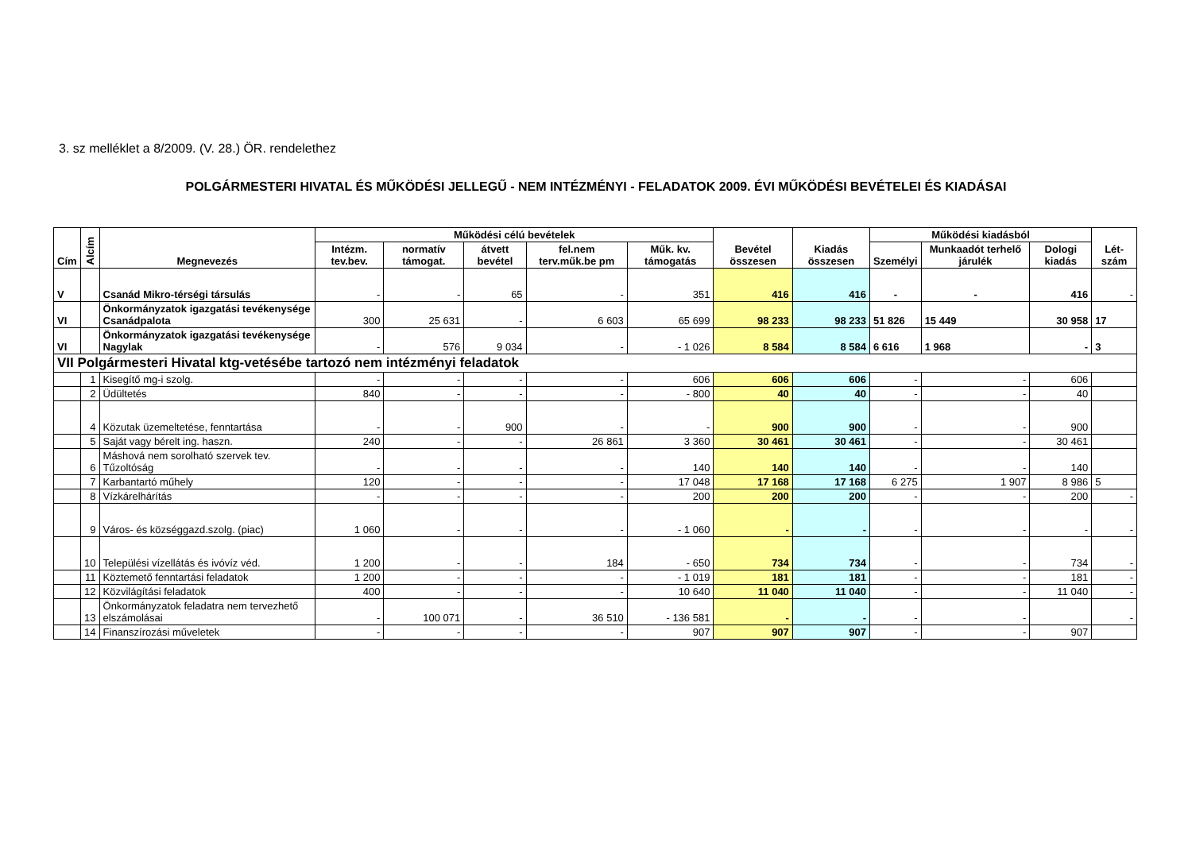3. sz melléklet a 8/2009. (V. 28.) ÖR. rendelethez
POLGÁRMESTERI HIVATAL ÉS MŰKÖDÉSI JELLEGŰ - NEM INTÉZMÉNYI - FELADATOK 2009. ÉVI MŰKÖDÉSI BEVÉTELEI ÉS KIADÁSAI
| Cím | Alcím | Megnevezés | Működési célú bevételek | | | | | Bevétel összesen | Kiadás összesen | Működési kiadásból | | | Lét-szám |
| --- | --- | --- | --- | --- | --- | --- | --- | --- | --- | --- | --- | --- | --- |
| | | | Intézm. tev.bev. | normatív támogat. | átvett bevétel | fel.nem terv.műk.be pm | Műk. kv. támogatás | | | Személyi | Munkaadót terhelő járulék | Dologi kiadás | |
| V | | Csanád Mikro-térségi társulás | - | - | 65 | - | 351 | 416 | 416 | - | - | 416 | - |
| VI | | Önkormányzatok igazgatási tevékenysége Csanádpalota | 300 | 25 631 | - | 6 603 | 65 699 | 98 233 | 98 233 | 51 826 | 15 449 | 30 958 | 17 |
| VI | | Önkormányzatok igazgatási tevékenysége Nagylak | - | 576 | 9 034 | - | - 1 026 | 8 584 | 8 584 | 6 616 | 1 968 | - | 3 |
| VII Polgármesteri Hivatal ktg-vetésébe tartozó nem intézményi feladatok | | | | | | | | | | | | | |
| | 1 | Kisegítő mg-i szolg. | - | - | - | - | 606 | 606 | 606 | - | - | 606 | |
| | 2 | Üdültetés | 840 | - | - | - | - 800 | 40 | 40 | - | - | 40 | |
| | 4 | Közutak üzemeltetése, fenntartása | - | - | 900 | - | - | 900 | 900 | - | - | 900 | |
| | 5 | Saját vagy bérelt ing. haszn. | 240 | - | - | 26 861 | 3 360 | 30 461 | 30 461 | - | - | 30 461 | |
| | 6 | Máshová nem sorolható szervek tev. Tűzoltóság | - | - | - | - | 140 | 140 | 140 | - | - | 140 | |
| | 7 | Karbantartó műhely | 120 | - | - | - | 17 048 | 17 168 | 17 168 | 6 275 | 1 907 | 8 986 | 5 |
| | 8 | Vízkárelhárítás | - | - | - | - | 200 | 200 | 200 | - | - | 200 | - |
| | 9 | Város- és községgazd.szolg. (piac) | 1 060 | - | - | - | - 1 060 | - | - | - | - | - | - |
| | 10 | Települési vízellátás és ivóvíz véd. | 1 200 | - | - | 184 | - 650 | 734 | 734 | - | - | 734 | - |
| | 11 | Köztemető fenntartási feladatok | 1 200 | - | - | - | - 1 019 | 181 | 181 | - | - | 181 | - |
| | 12 | Közvilágítási feladatok | 400 | - | - | - | 10 640 | 11 040 | 11 040 | - | - | 11 040 | - |
| | 13 | Önkormányzatok feladatra nem tervezhető elszámolásai | - | 100 071 | - | 36 510 | - 136 581 | - | - | - | - | | - |
| | 14 | Finanszírozási műveletek | - | - | - | - | 907 | 907 | 907 | - | - | 907 | |